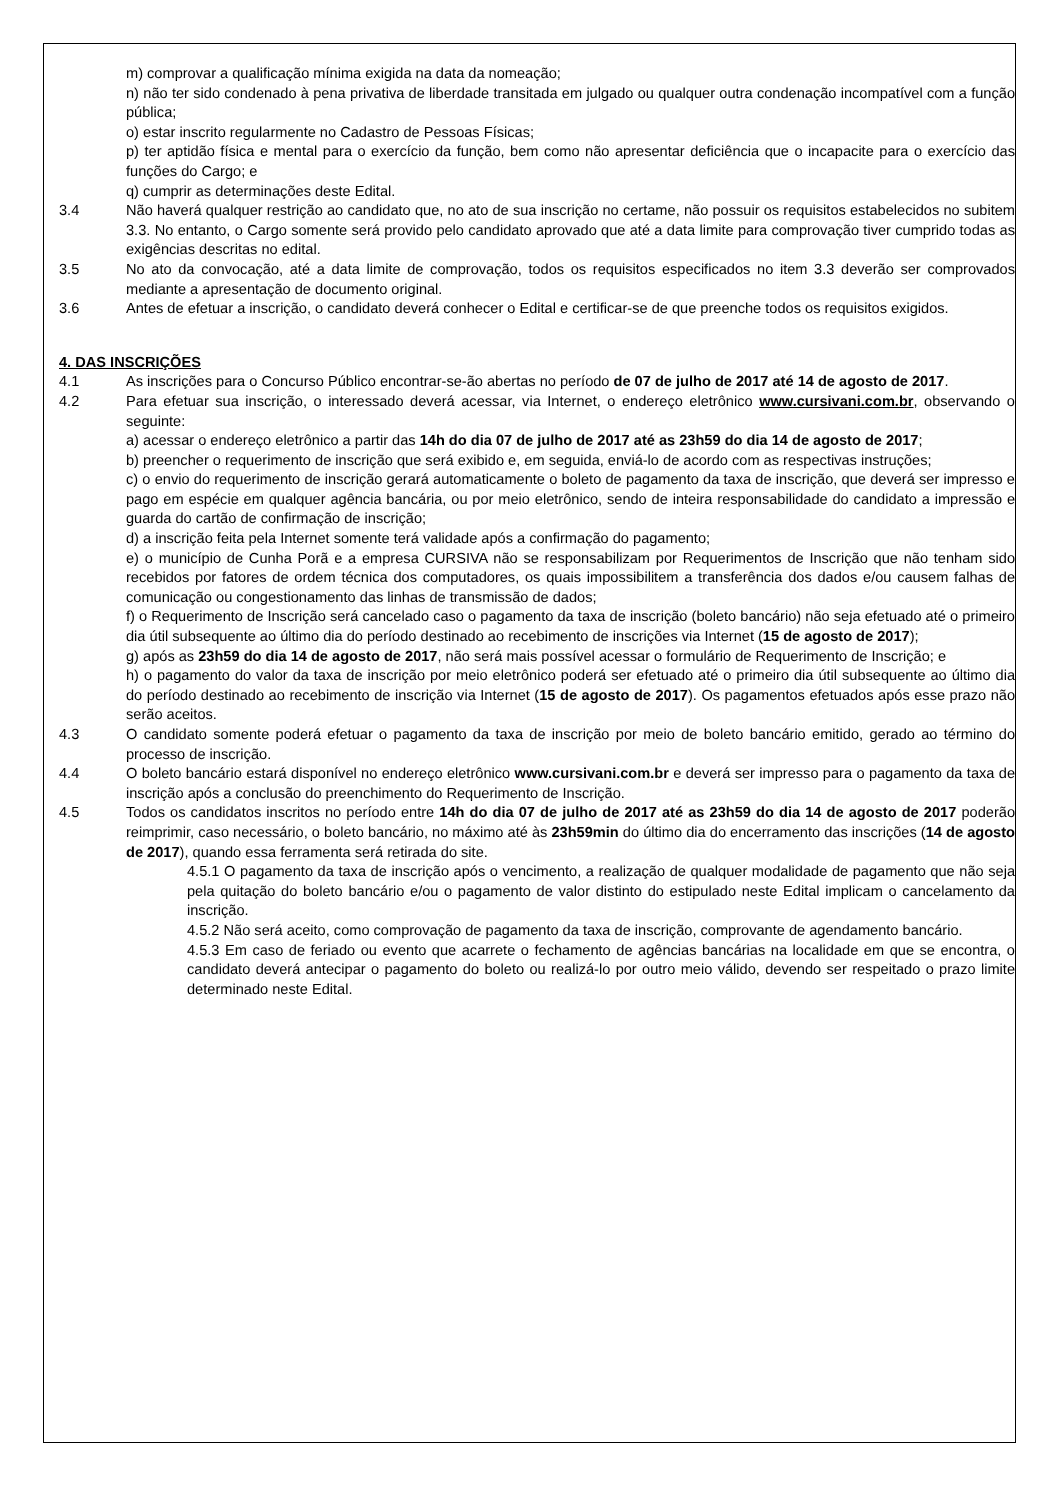m) comprovar a qualificação mínima exigida na data da nomeação;
n) não ter sido condenado à pena privativa de liberdade transitada em julgado ou qualquer outra condenação incompatível com a função pública;
o) estar inscrito regularmente no Cadastro de Pessoas Físicas;
p) ter aptidão física e mental para o exercício da função, bem como não apresentar deficiência que o incapacite para o exercício das funções do Cargo; e
q) cumprir as determinações deste Edital.
3.4 Não haverá qualquer restrição ao candidato que, no ato de sua inscrição no certame, não possuir os requisitos estabelecidos no subitem 3.3. No entanto, o Cargo somente será provido pelo candidato aprovado que até a data limite para comprovação tiver cumprido todas as exigências descritas no edital.
3.5 No ato da convocação, até a data limite de comprovação, todos os requisitos especificados no item 3.3 deverão ser comprovados mediante a apresentação de documento original.
3.6 Antes de efetuar a inscrição, o candidato deverá conhecer o Edital e certificar-se de que preenche todos os requisitos exigidos.
4. DAS INSCRIÇÕES
4.1 As inscrições para o Concurso Público encontrar-se-ão abertas no período de 07 de julho de 2017 até 14 de agosto de 2017.
4.2 Para efetuar sua inscrição, o interessado deverá acessar, via Internet, o endereço eletrônico www.cursivani.com.br, observando o seguinte:
a) acessar o endereço eletrônico a partir das 14h do dia 07 de julho de 2017 até as 23h59 do dia 14 de agosto de 2017;
b) preencher o requerimento de inscrição que será exibido e, em seguida, enviá-lo de acordo com as respectivas instruções;
c) o envio do requerimento de inscrição gerará automaticamente o boleto de pagamento da taxa de inscrição, que deverá ser impresso e pago em espécie em qualquer agência bancária, ou por meio eletrônico, sendo de inteira responsabilidade do candidato a impressão e guarda do cartão de confirmação de inscrição;
d) a inscrição feita pela Internet somente terá validade após a confirmação do pagamento;
e) o município de Cunha Porã e a empresa CURSIVA não se responsabilizam por Requerimentos de Inscrição que não tenham sido recebidos por fatores de ordem técnica dos computadores, os quais impossibilitem a transferência dos dados e/ou causem falhas de comunicação ou congestionamento das linhas de transmissão de dados;
f) o Requerimento de Inscrição será cancelado caso o pagamento da taxa de inscrição (boleto bancário) não seja efetuado até o primeiro dia útil subsequente ao último dia do período destinado ao recebimento de inscrições via Internet (15 de agosto de 2017);
g) após as 23h59 do dia 14 de agosto de 2017, não será mais possível acessar o formulário de Requerimento de Inscrição; e
h) o pagamento do valor da taxa de inscrição por meio eletrônico poderá ser efetuado até o primeiro dia útil subsequente ao último dia do período destinado ao recebimento de inscrição via Internet (15 de agosto de 2017). Os pagamentos efetuados após esse prazo não serão aceitos.
4.3 O candidato somente poderá efetuar o pagamento da taxa de inscrição por meio de boleto bancário emitido, gerado ao término do processo de inscrição.
4.4 O boleto bancário estará disponível no endereço eletrônico www.cursivani.com.br e deverá ser impresso para o pagamento da taxa de inscrição após a conclusão do preenchimento do Requerimento de Inscrição.
4.5 Todos os candidatos inscritos no período entre 14h do dia 07 de julho de 2017 até as 23h59 do dia 14 de agosto de 2017 poderão reimprimir, caso necessário, o boleto bancário, no máximo até às 23h59min do último dia do encerramento das inscrições (14 de agosto de 2017), quando essa ferramenta será retirada do site.
4.5.1 O pagamento da taxa de inscrição após o vencimento, a realização de qualquer modalidade de pagamento que não seja pela quitação do boleto bancário e/ou o pagamento de valor distinto do estipulado neste Edital implicam o cancelamento da inscrição.
4.5.2 Não será aceito, como comprovação de pagamento da taxa de inscrição, comprovante de agendamento bancário.
4.5.3 Em caso de feriado ou evento que acarrete o fechamento de agências bancárias na localidade em que se encontra, o candidato deverá antecipar o pagamento do boleto ou realizá-lo por outro meio válido, devendo ser respeitado o prazo limite determinado neste Edital.